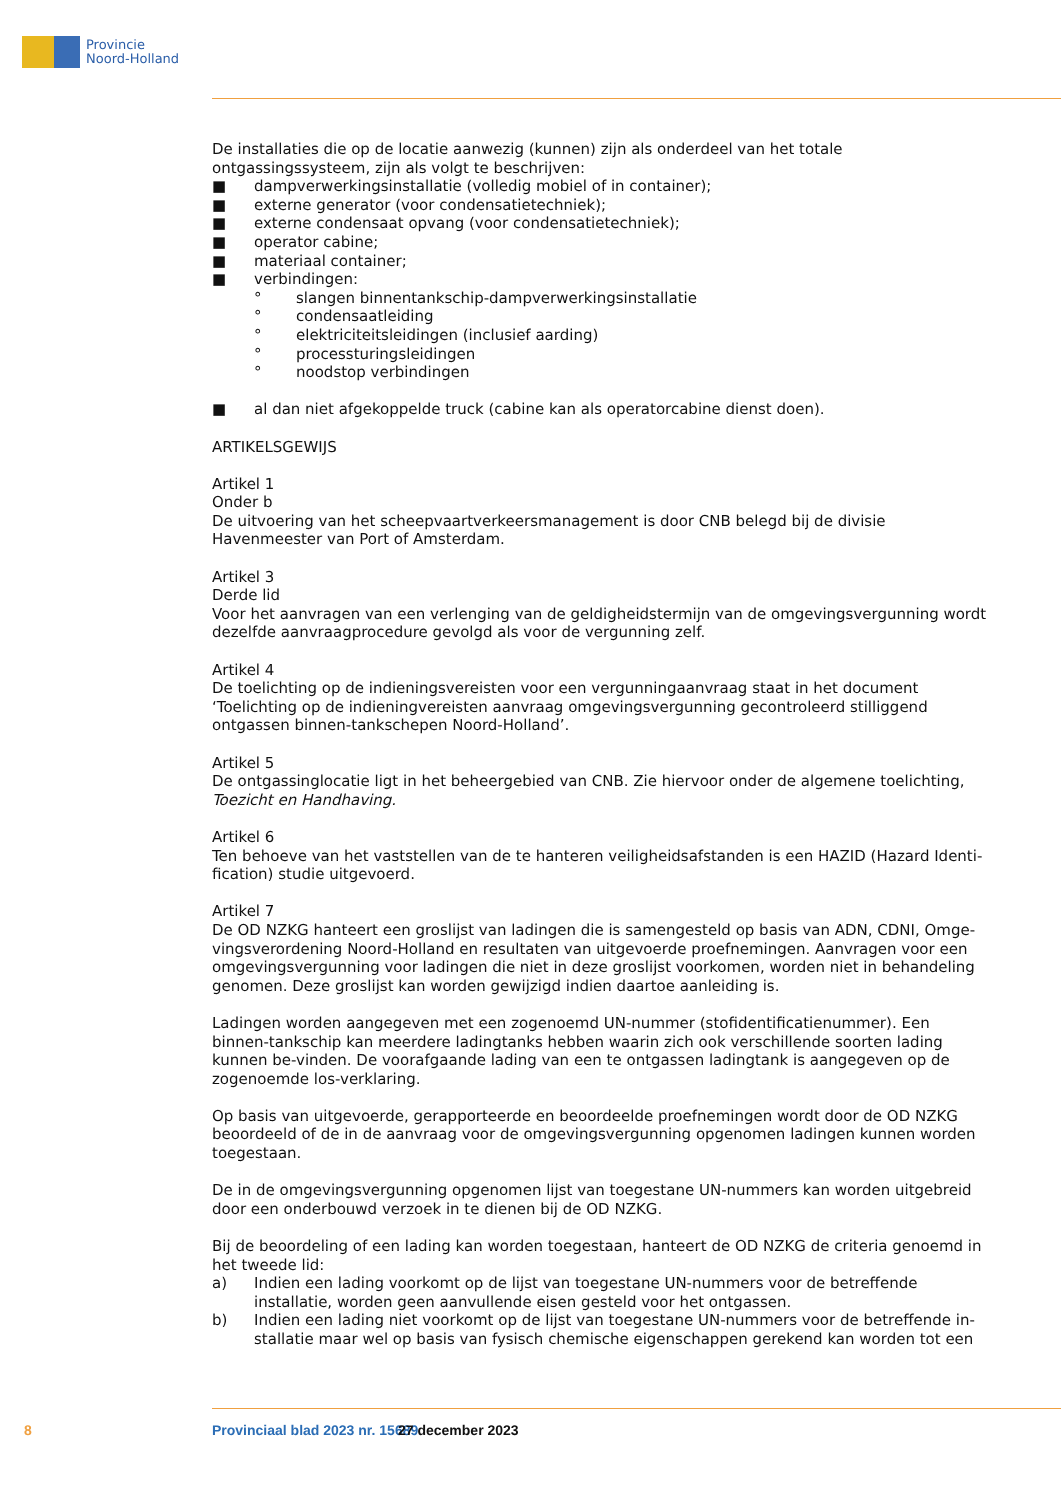Provincie
Noord-Holland
De installaties die op de locatie aanwezig (kunnen) zijn als onderdeel van het totale ontgassingssysteem, zijn als volgt te beschrijven:
■ dampverwerkingsinstallatie (volledig mobiel of in container);
■ externe generator (voor condensatietechniek);
■ externe condensaat opvang (voor condensatietechniek);
■ operator cabine;
■ materiaal container;
■ verbindingen:
° slangen binnentankschip-dampverwerkingsinstallatie
° condensaatleiding
° elektriciteitsleidingen (inclusief aarding)
° processturingsleidingen
° noodstop verbindingen
■ al dan niet afgekoppelde truck (cabine kan als operatorcabine dienst doen).
ARTIKELSGEWIJS
Artikel 1
Onder b
De uitvoering van het scheepvaartverkeersmanagement is door CNB belegd bij de divisie Havenmeester van Port of Amsterdam.
Artikel 3
Derde lid
Voor het aanvragen van een verlenging van de geldigheidstermijn van de omgevingsvergunning wordt dezelfde aanvraagprocedure gevolgd als voor de vergunning zelf.
Artikel 4
De toelichting op de indieningsvereisten voor een vergunningaanvraag staat in het document ‘Toelichting op de indieningvereisten aanvraag omgevingsvergunning gecontroleerd stilliggend ontgassen binnen-tankschepen Noord-Holland’.
Artikel 5
De ontgassinglocatie ligt in het beheergebied van CNB. Zie hiervoor onder de algemene toelichting, Toezicht en Handhaving.
Artikel 6
Ten behoeve van het vaststellen van de te hanteren veiligheidsafstanden is een HAZID (Hazard Identi-fication) studie uitgevoerd.
Artikel 7
De OD NZKG hanteert een groslijst van ladingen die is samengesteld op basis van ADN, CDNI, Omge-vingsverordening Noord-Holland en resultaten van uitgevoerde proefnemingen. Aanvragen voor een omgevingsvergunning voor ladingen die niet in deze groslijst voorkomen, worden niet in behandeling genomen. Deze groslijst kan worden gewijzigd indien daartoe aanleiding is.
Ladingen worden aangegeven met een zogenoemd UN-nummer (stofidentificatienummer). Een binnen-tankschip kan meerdere ladingtanks hebben waarin zich ook verschillende soorten lading kunnen be-vinden. De voorafgaande lading van een te ontgassen ladingtank is aangegeven op de zogenoemde los-verklaring.
Op basis van uitgevoerde, gerapporteerde en beoordeelde proefnemingen wordt door de OD NZKG beoordeeld of de in de aanvraag voor de omgevingsvergunning opgenomen ladingen kunnen worden toegestaan.
De in de omgevingsvergunning opgenomen lijst van toegestane UN-nummers kan worden uitgebreid door een onderbouwd verzoek in te dienen bij de OD NZKG.
Bij de beoordeling of een lading kan worden toegestaan, hanteert de OD NZKG de criteria genoemd in het tweede lid:
a) Indien een lading voorkomt op de lijst van toegestane UN-nummers voor de betreffende installatie, worden geen aanvullende eisen gesteld voor het ontgassen.
b) Indien een lading niet voorkomt op de lijst van toegestane UN-nummers voor de betreffende in-stallatie maar wel op basis van fysisch chemische eigenschappen gerekend kan worden tot een
8 Provinciaal blad 2023 nr. 15689 27 december 2023